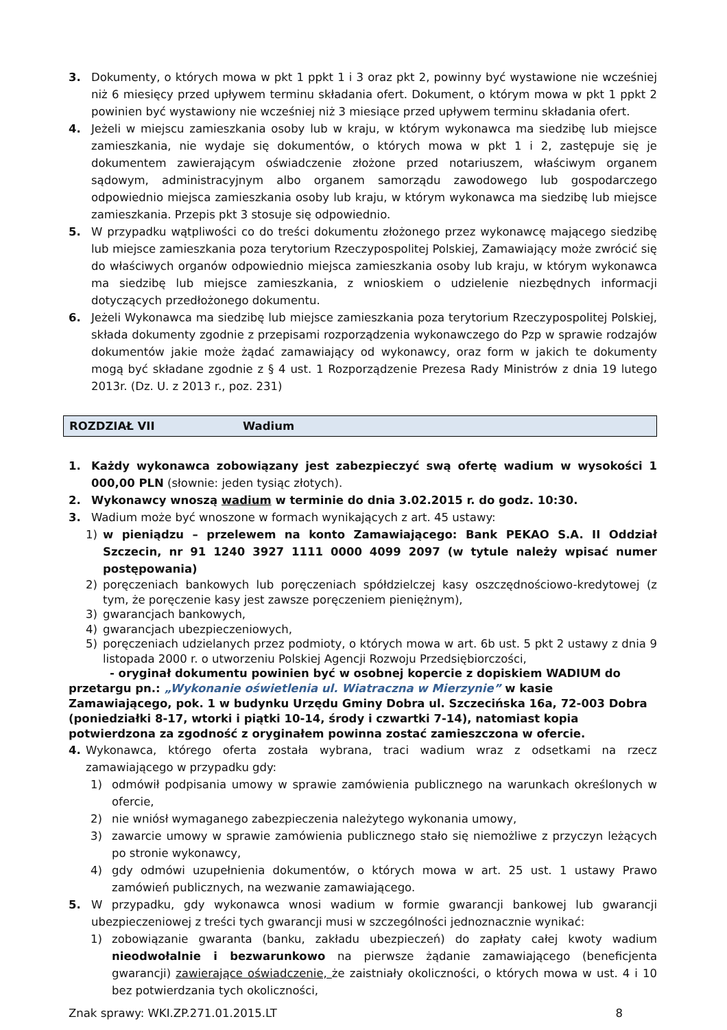3. Dokumenty, o których mowa w pkt 1 ppkt 1 i 3 oraz pkt 2, powinny być wystawione nie wcześniej niż 6 miesięcy przed upływem terminu składania ofert. Dokument, o którym mowa w pkt 1 ppkt 2 powinien być wystawiony nie wcześniej niż 3 miesiące przed upływem terminu składania ofert.
4. Jeżeli w miejscu zamieszkania osoby lub w kraju, w którym wykonawca ma siedzibę lub miejsce zamieszkania, nie wydaje się dokumentów, o których mowa w pkt 1 i 2, zastępuje się je dokumentem zawierającym oświadczenie złożone przed notariuszem, właściwym organem sądowym, administracyjnym albo organem samorządu zawodowego lub gospodarczego odpowiednio miejsca zamieszkania osoby lub kraju, w którym wykonawca ma siedzibę lub miejsce zamieszkania. Przepis pkt 3 stosuje się odpowiednio.
5. W przypadku wątpliwości co do treści dokumentu złożonego przez wykonawcę mającego siedzibę lub miejsce zamieszkania poza terytorium Rzeczypospolitej Polskiej, Zamawiający może zwrócić się do właściwych organów odpowiednio miejsca zamieszkania osoby lub kraju, w którym wykonawca ma siedzibę lub miejsce zamieszkania, z wnioskiem o udzielenie niezbędnych informacji dotyczących przedłożonego dokumentu.
6. Jeżeli Wykonawca ma siedzibę lub miejsce zamieszkania poza terytorium Rzeczypospolitej Polskiej, składa dokumenty zgodnie z przepisami rozporządzenia wykonawczego do Pzp w sprawie rodzajów dokumentów jakie może żądać zamawiający od wykonawcy, oraz form w jakich te dokumenty mogą być składane zgodnie z § 4 ust. 1 Rozporządzenie Prezesa Rady Ministrów z dnia 19 lutego 2013r. (Dz. U. z 2013 r., poz. 231)
ROZDZIAŁ VII Wadium
1. Każdy wykonawca zobowiązany jest zabezpieczyć swą ofertę wadium w wysokości 1 000,00 PLN (słownie: jeden tysiąc złotych).
2. Wykonawcy wnoszą wadium w terminie do dnia 3.02.2015 r. do godz. 10:30.
3. Wadium może być wnoszone w formach wynikających z art. 45 ustawy:
1) w pieniądzu – przelewem na konto Zamawiającego: Bank PEKAO S.A. II Oddział Szczecin, nr 91 1240 3927 1111 0000 4099 2097 (w tytule należy wpisać numer postępowania)
2) poręczeniach bankowych lub poręczeniach spółdzielczej kasy oszczędnościowo-kredytowej (z tym, że poręczenie kasy jest zawsze poręczeniem pieniężnym),
3) gwarancjach bankowych,
4) gwarancjach ubezpieczeniowych,
5) poręczeniach udzielanych przez podmioty, o których mowa w art. 6b ust. 5 pkt 2 ustawy z dnia 9 listopada 2000 r. o utworzeniu Polskiej Agencji Rozwoju Przedsiębiorczości,
- oryginał dokumentu powinien być w osobnej kopercie z dopiskiem WADIUM do przetargu pn.: „Wykonanie oświetlenia ul. Wiatraczna w Mierzynie” w kasie Zamawiającego, pok. 1 w budynku Urzędu Gminy Dobra ul. Szczecińska 16a, 72-003 Dobra (poniedziałki 8-17, wtorki i piątki 10-14, środy i czwartki 7-14), natomiast kopia potwierdzona za zgodność z oryginałem powinna zostać zamieszczona w ofercie.
4. Wykonawca, którego oferta została wybrana, traci wadium wraz z odsetkami na rzecz zamawiającego w przypadku gdy:
1) odmówił podpisania umowy w sprawie zamówienia publicznego na warunkach określonych w ofercie,
2) nie wniósł wymaganego zabezpieczenia należytego wykonania umowy,
3) zawarcie umowy w sprawie zamówienia publicznego stało się niemożliwe z przyczyn leżących po stronie wykonawcy,
4) gdy odmówi uzupełnienia dokumentów, o których mowa w art. 25 ust. 1 ustawy Prawo zamówień publicznych, na wezwanie zamawiającego.
5. W przypadku, gdy wykonawca wnosi wadium w formie gwarancji bankowej lub gwarancji ubezpieczeniowej z treści tych gwarancji musi w szczególności jednoznacznie wynikać:
1) zobowiązanie gwaranta (banku, zakładu ubezpieczeń) do zapłaty całej kwoty wadium nieodwołalnie i bezwarunkowo na pierwsze żądanie zamawiającego (beneficjenta gwarancji) zawierające oświadczenie, że zaistniały okoliczności, o których mowa w ust. 4 i 10 bez potwierdzania tych okoliczności,
Znak sprawy: WKI.ZP.271.01.2015.LT 8